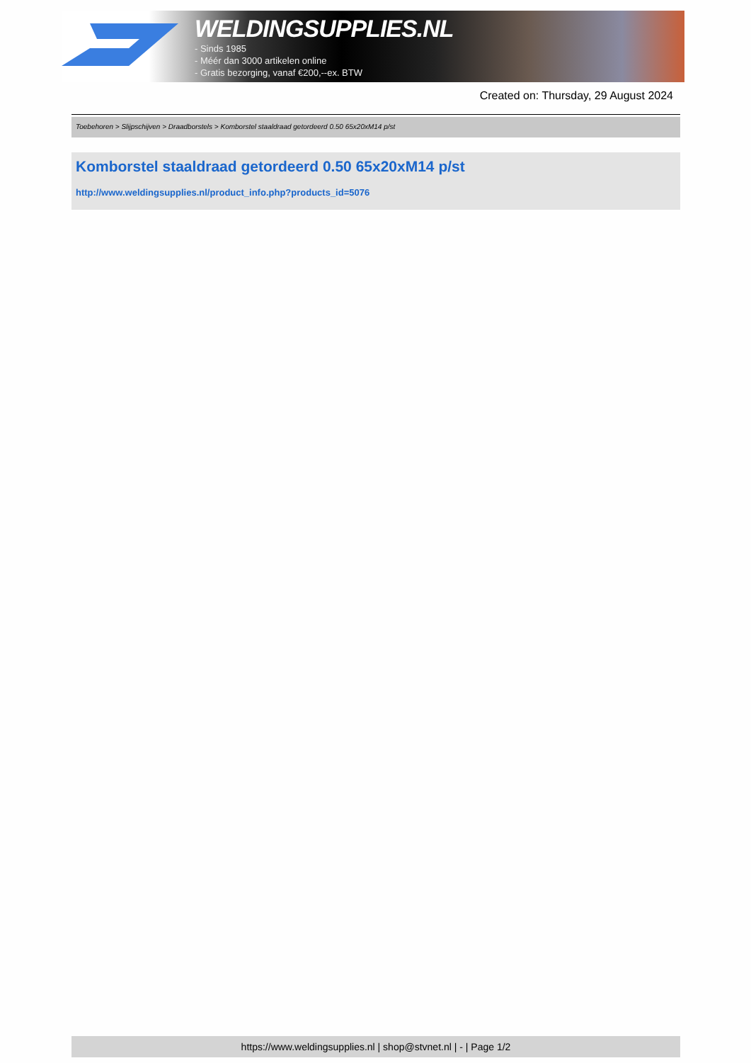WELDINGSUPPLIES.NL
- Sinds 1985
- Méér dan 3000 artikelen online
- Gratis bezorging, vanaf €200,--ex. BTW
Created on: Thursday, 29 August 2024
Toebehoren > Slijpschijven > Draadborstels > Komborstel staaldraad getordeerd 0.50 65x20xM14 p/st
Komborstel staaldraad getordeerd 0.50 65x20xM14 p/st
http://www.weldingsupplies.nl/product_info.php?products_id=5076
https://www.weldingsupplies.nl | shop@stvnet.nl | - | Page 1/2